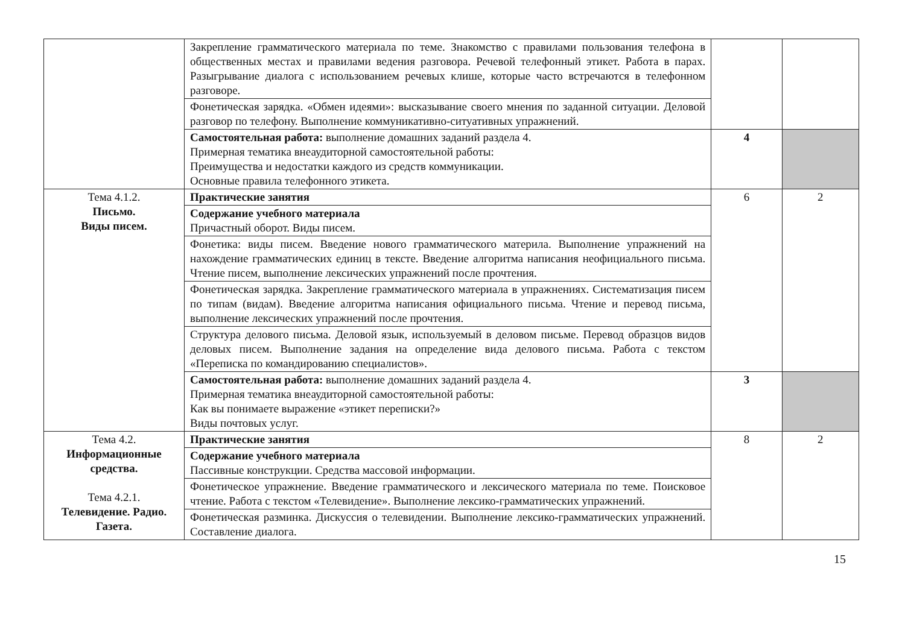| | Закрепление грамматического материала по теме. Знакомство с правилами пользования телефона в общественных местах и правилами ведения разговора. Речевой телефонный этикет. Работа в парах. Разыгрывание диалога с использованием речевых клише, которые часто встречаются в телефонном разговоре. | | |
| | Фонетическая зарядка. «Обмен идеями»: высказывание своего мнения по заданной ситуации. Деловой разговор по телефону. Выполнение коммуникативно-ситуативных упражнений. | | |
| | Самостоятельная работа: выполнение домашних заданий раздела 4. Примерная тематика внеаудиторной самостоятельной работы: Преимущества и недостатки каждого из средств коммуникации. Основные правила телефонного этикета. | 4 | |
| Тема 4.1.2. Письмо. Виды писем. | Практические занятия | 6 | 2 |
| | Содержание учебного материала Причастный оборот. Виды писем. | | |
| | Фонетика: виды писем. Введение нового грамматического материла. Выполнение упражнений на нахождение грамматических единиц в тексте. Введение алгоритма написания неофициального письма. Чтение писем, выполнение лексических упражнений после прочтения. | | |
| | Фонетическая зарядка. Закрепление грамматического материала в упражнениях. Систематизация писем по типам (видам). Введение алгоритма написания официального письма. Чтение и перевод письма, выполнение лексических упражнений после прочтения. | | |
| | Структура делового письма. Деловой язык, используемый в деловом письме. Перевод образцов видов деловых писем. Выполнение задания на определение вида делового письма. Работа с текстом «Переписка по командированию специалистов». | | |
| | Самостоятельная работа: выполнение домашних заданий раздела 4. Примерная тематика внеаудиторной самостоятельной работы: Как вы понимаете выражение «этикет переписки?» Виды почтовых услуг. | 3 | |
| Тема 4.2. Информационные средства. Тема 4.2.1. Телевидение. Радио. Газета. | Практические занятия | 8 | 2 |
| | Содержание учебного материала Пассивные конструкции. Средства массовой информации. | | |
| | Фонетическое упражнение. Введение грамматического и лексического материала по теме. Поисковое чтение. Работа с текстом «Телевидение». Выполнение лексико-грамматических упражнений. | | |
| | Фонетическая разминка. Дискуссия о телевидении. Выполнение лексико-грамматических упражнений. Составление диалога. | | |
15